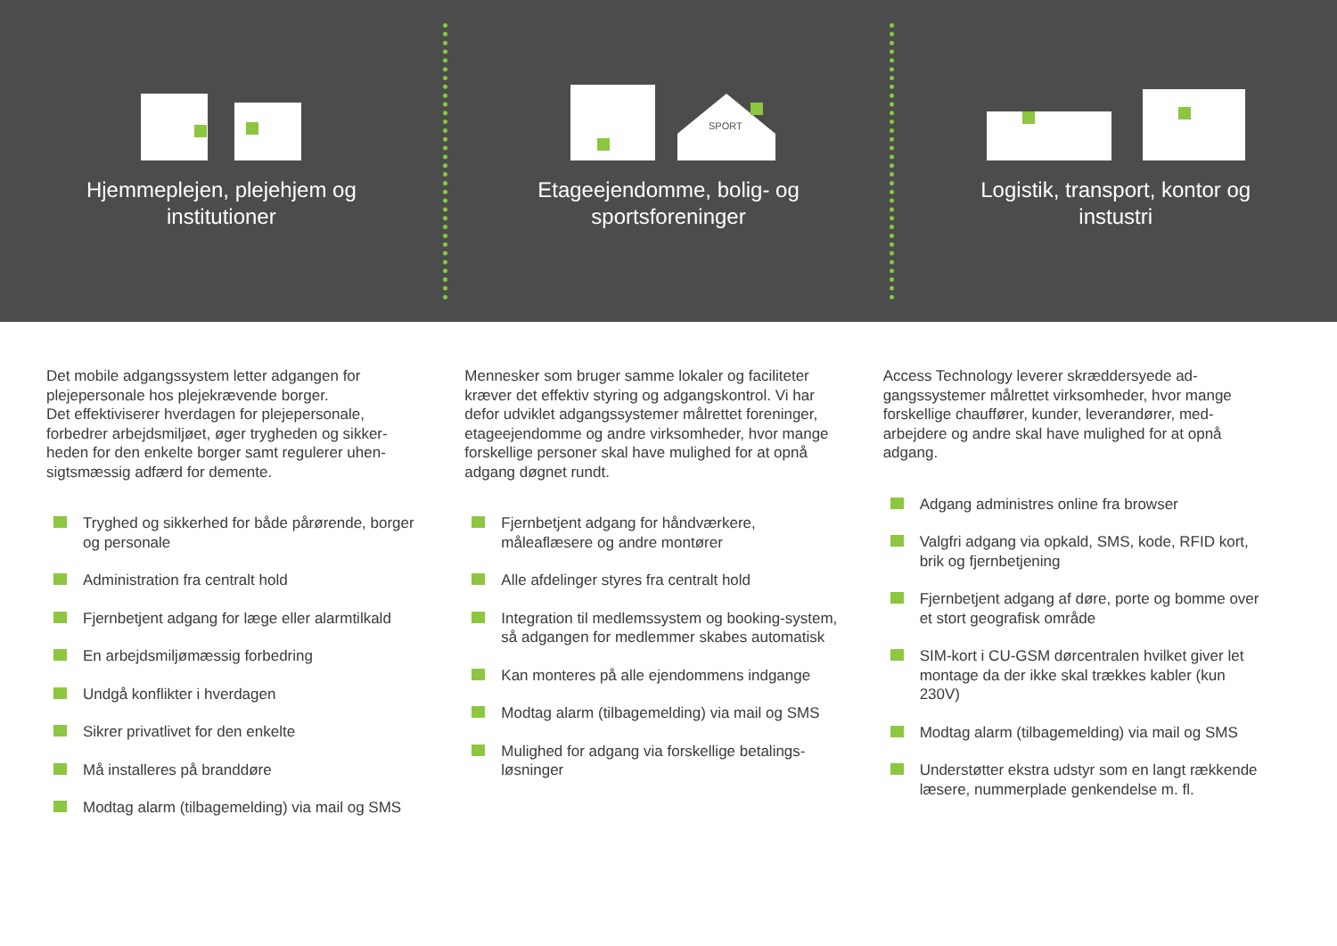Hjemmeplejen, plejehjem og
institutioner
SPORT
Etageejendomme, bolig- og
sportsforeninger
Logistik, transport, kontor og
instustri
Det mobile adgangssystem letter adgangen for plejepersonale hos plejekrævende borger.
Det effektiviserer hverdagen for plejepersonale, forbedrer arbejdsmiljøet, øger trygheden og sikker-heden for den enkelte borger samt regulerer uhen-sigtsmæssig adfærd for demente.
Tryghed og sikkerhed for både pårørende, borger og personale
Administration fra centralt hold
Fjernbetjent adgang for læge eller alarmtilkald
En arbejdsmiljømæssig forbedring
Undgå konflikter i hverdagen
Sikrer privatlivet for den enkelte
Må installeres på branddøre
Modtag alarm (tilbagemelding) via mail og SMS
Mennesker som bruger samme lokaler og faciliteter kræver det effektiv styring og adgangskontrol. Vi har defor udviklet adgangssystemer målrettet foreninger, etageejendomme og andre virksomheder, hvor mange forskellige personer skal have mulighed for at opnå adgang døgnet rundt.
Fjernbetjent adgang for håndværkere, måleaflæsere og andre montører
Alle afdelinger styres fra centralt hold
Integration til medlemssystem og booking-system, så adgangen for medlemmer skabes automatisk
Kan monteres på alle ejendommens indgange
Modtag alarm (tilbagemelding) via mail og SMS
Mulighed for adgang via forskellige betalings-løsninger
Access Technology leverer skræddersyede ad-gangssystemer målrettet virksomheder, hvor mange forskellige chauffører, kunder, leverandører, med-arbejdere og andre skal have mulighed for at opnå adgang.
Adgang administres online fra browser
Valgfri adgang via opkald, SMS, kode, RFID kort, brik og fjernbetjening
Fjernbetjent adgang af døre, porte og bomme over et stort geografisk område
SIM-kort i CU-GSM dørcentralen hvilket giver let montage da der ikke skal trækkes kabler (kun 230V)
Modtag alarm (tilbagemelding) via mail og SMS
Understøtter ekstra udstyr som en langt rækkende læsere, nummerplade genkendelse m. fl.